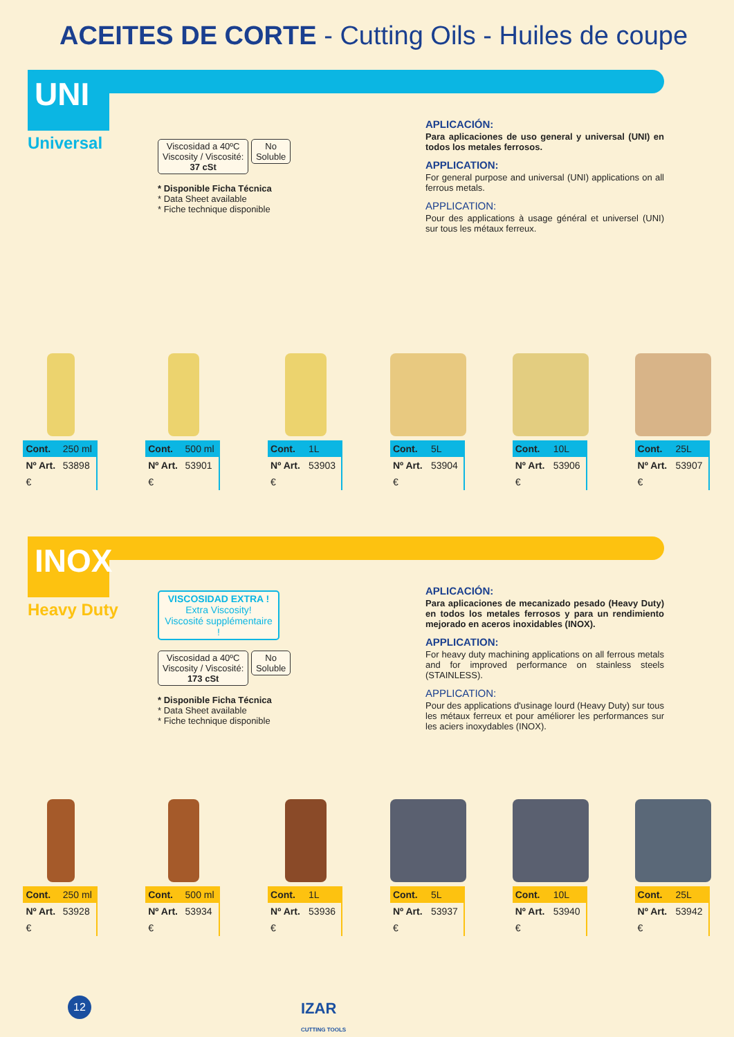ACEITES DE CORTE - Cutting Oils - Huiles de coupe
UNI
Universal
Viscosidad a 40ºC
Viscosity / Viscosité:
37 cSt No
Soluble
* Disponible Ficha Técnica
* Data Sheet available
* Fiche technique disponible
APLICACIÓN:
Para aplicaciones de uso general y universal (UNI) en todos los metales ferrosos.
APPLICATION:
For general purpose and universal (UNI) applications on all ferrous metals.
APPLICATION:
Pour des applications à usage général et universel (UNI) sur tous les métaux ferreux.
| Cont. | 250 ml |
| Nº Art. | 53898 |
| € | |
| Cont. | 500 ml |
| Nº Art. | 53901 |
| € | |
| Cont. | 1L |
| Nº Art. | 53903 |
| € | |
| Cont. | 5L |
| Nº Art. | 53904 |
| € | |
| Cont. | 10L |
| Nº Art. | 53906 |
| € | |
| Cont. | 25L |
| Nº Art. | 53907 |
| € | |
INOX
Heavy Duty
VISCOSIDAD EXTRA !
Extra Viscosity!
Viscosité supplémentaire !
Viscosidad a 40ºC
Viscosity / Viscosité:
173 cSt No
Soluble
* Disponible Ficha Técnica
* Data Sheet available
* Fiche technique disponible
APLICACIÓN:
Para aplicaciones de mecanizado pesado (Heavy Duty) en todos los metales ferrosos y para un rendimiento mejorado en aceros inoxidables (INOX).
APPLICATION:
For heavy duty machining applications on all ferrous metals and for improved performance on stainless steels (STAINLESS).
APPLICATION:
Pour des applications d'usinage lourd (Heavy Duty) sur tous les métaux ferreux et pour améliorer les performances sur les aciers inoxydables (INOX).
| Cont. | 250 ml |
| Nº Art. | 53928 |
| € | |
| Cont. | 500 ml |
| Nº Art. | 53934 |
| € | |
| Cont. | 1L |
| Nº Art. | 53936 |
| € | |
| Cont. | 5L |
| Nº Art. | 53937 |
| € | |
| Cont. | 10L |
| Nº Art. | 53940 |
| € | |
| Cont. | 25L |
| Nº Art. | 53942 |
| € | |
12
IZAR
CUTTING TOOLS